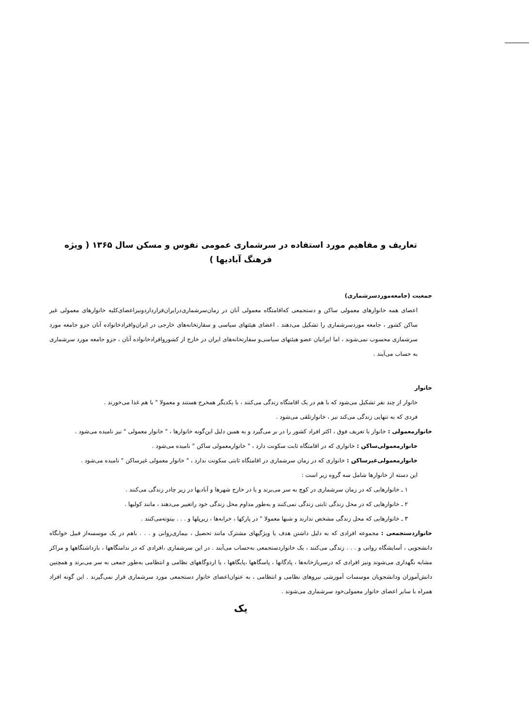تعاریف و مفاهیم مورد استفاده در سرشماری عمومی نفوس و مسکن سال ۱۳۶۵ ( ویژه فرهنگ آبادیها )
جمعیت (جامعه‌موردسرشماری)
اعضای همه خانوارهای معمولی ساکن و دستجمعی که‌اقامتگاه معمولی آنان در زمان‌سرشماری‌درایران‌قراردارد‌ونیزاعضای‌کلیه خانوارهای معمولی غیر ساکن کشور ، جامعه موردسرشماری را تشکیل می‌دهند . اعضای هیئتهای سیاسی و سفارتخانه‌های خارجی در ایران‌وافرادخانواده آنان جزو جامعه مورد سرشماری محسوب نمی‌شوند ، اما ایرانیان عضو هیئتهای سیاسی‌و سفارتخانه‌های ایران در خارج از کشوروافرادخانواده آنان ، جزو جامعه مورد سرشماری به حساب می‌آیند .
خانوار
خانوار از چند نفر تشکیل می‌شود که با هم در یک اقامتگاه زندگی می‌کنند ، با یکدیگر همخرج هستند و معمولا " با هم غذا می‌خورند .
فردی که به تنهایی زندگی می‌کند نیز ، خانوارتلقی می‌شود .
خانوارمعمولی : خانوار با تعریف فوق ، اکثر افراد کشور را در بر می‌گیرد و به همین دلیل این‌گونه خانوارها ، " خانوار معمولی " نیز نامیده می‌شود .
خانوارمعمولی‌ساکن : خانواری که در اقامتگاه ثابت سکونت دارد ، " خانوارمعمولی ساکن " نامیده می‌شود .
خانوارمعمولی‌غیرساکن : خانواری که در زمان سرشماری در اقامتگاه ثابتی سکونت ندارد ، " خانوار معمولی غیرساکن " نامیده می‌شود .
این دسته از خانوارها شامل سه گروه زیر است :
۱ ـ خانوارهایی که در زمان سرشماری در کوچ به سر می‌برند و یا در خارج شهرها و آبادیها در زیر چادر زندگی می‌کنند .
۲ ـ خانوارهایی که در محل زندگی ثابتی زندگی نمی‌کنند و به‌طور مداوم محل زندگی خود راتغییر می‌دهند ، مانند کولیها .
۳ ـ خانوارهایی که محل زندگی مشخص ندارند و شبها معمولا " در پارکها ، خرابه‌ها ، زیرپلها و . . . بیتوته‌می‌کنند .
خانواردستجمعی : مجموعه افرادی که به دلیل داشتن هدف یا ویژگیهای مشترک مانند تحصیل ، بیماری‌روانی و . . . باهم در یک موسسه‌از قبیل خوابگاه دانشجویی ، آسایشگاه روانی و . . . زندگی می‌کنند ، یک خانواردستجمعی به‌حساب می‌آیند . در این سرشماری ،افرادی که در ندامتگاهها ، بازداشتگاهها و مراکز مشابه نگهداری می‌شوند ونیز افرادی که درسربازخانه‌ها ، پادگانها ، پاسگاهها ،پایگاهها ، یا اردوگاههای نظامی و انتظامی به‌طور جمعی به سر می‌برند و همچنین دانش‌آموزان ودانشجویان موسسات آموزشی نیروهای نظامی و انتظامی ، به عنوان‌اعضای خانوار دستجمعی مورد سرشماری قرار نمی‌گیرند . این گونه افراد همراه با سایر اعضای خانوار معمولی‌خود سرشماری می‌شوند .
یک